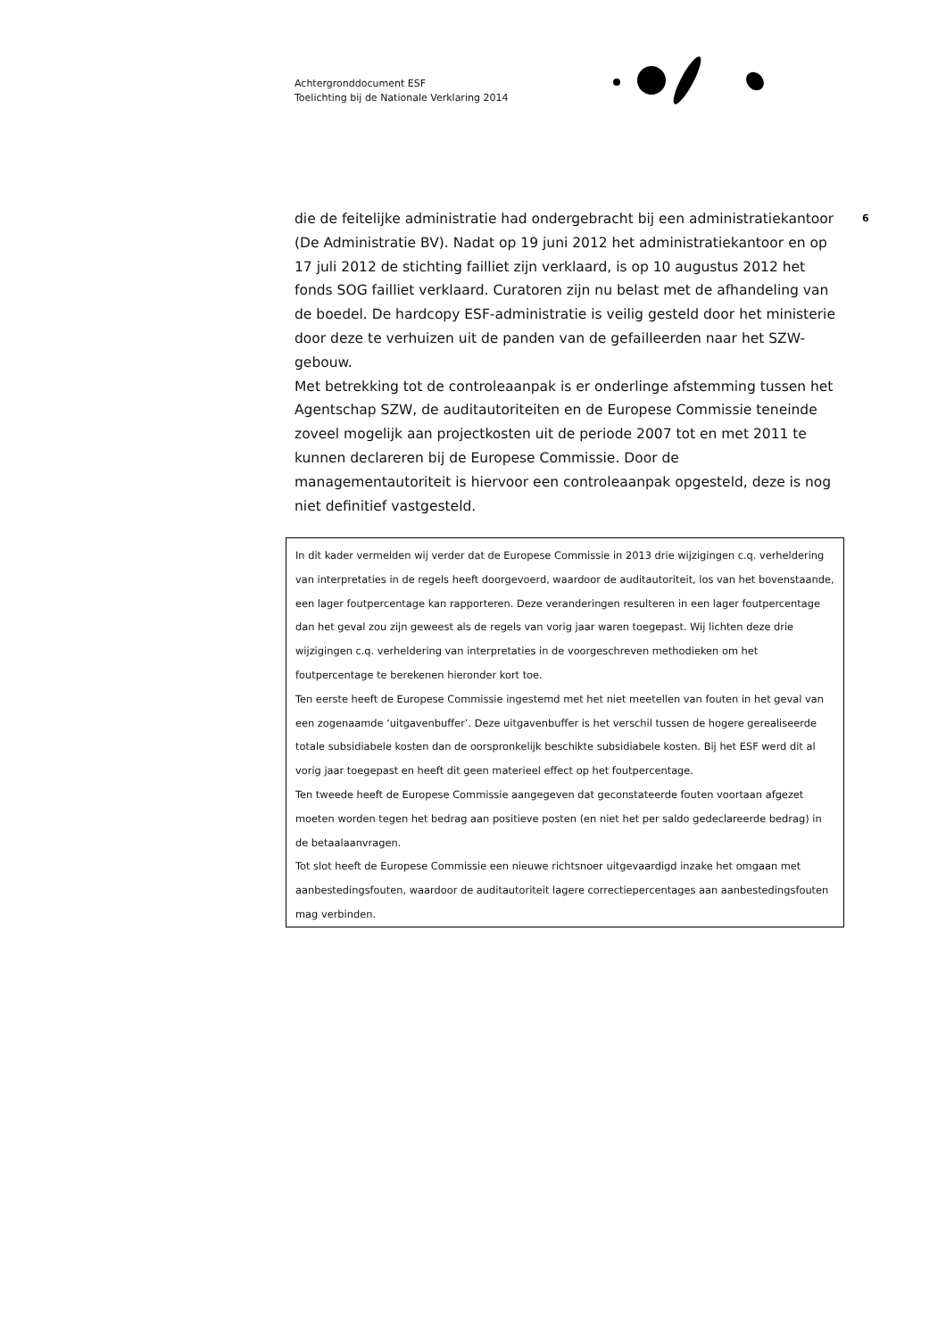Achtergronddocument ESF
Toelichting bij de Nationale Verklaring 2014
6
die de feitelijke administratie had ondergebracht bij een administratiekantoor (De Administratie BV). Nadat op 19 juni 2012 het administratiekantoor en op 17 juli 2012 de stichting failliet zijn verklaard, is op 10 augustus 2012 het fonds SOG failliet verklaard. Curatoren zijn nu belast met de afhandeling van de boedel. De hardcopy ESF-administratie is veilig gesteld door het ministerie door deze te verhuizen uit de panden van de gefailleerden naar het SZW-gebouw.
Met betrekking tot de controleaanpak is er onderlinge afstemming tussen het Agentschap SZW, de auditautoriteiten en de Europese Commissie teneinde zoveel mogelijk aan projectkosten uit de periode 2007 tot en met 2011 te kunnen declareren bij de Europese Commissie. Door de managementautoriteit is hiervoor een controleaanpak opgesteld, deze is nog niet definitief vastgesteld.
In dit kader vermelden wij verder dat de Europese Commissie in 2013 drie wijzigingen c.q. verheldering van interpretaties in de regels heeft doorgevoerd, waardoor de auditautoriteit, los van het bovenstaande, een lager foutpercentage kan rapporteren. Deze veranderingen resulteren in een lager foutpercentage dan het geval zou zijn geweest als de regels van vorig jaar waren toegepast. Wij lichten deze drie wijzigingen c.q. verheldering van interpretaties in de voorgeschreven methodieken om het foutpercentage te berekenen hieronder kort toe.
Ten eerste heeft de Europese Commissie ingestemd met het niet meetellen van fouten in het geval van een zogenaamde ‘uitgavenbuffer’. Deze uitgavenbuffer is het verschil tussen de hogere gerealiseerde totale subsidiabele kosten dan de oorspronkelijk beschikte subsidiabele kosten. Bij het ESF werd dit al vorig jaar toegepast en heeft dit geen materieel effect op het foutpercentage.
Ten tweede heeft de Europese Commissie aangegeven dat geconstateerde fouten voortaan afgezet moeten worden tegen het bedrag aan positieve posten (en niet het per saldo gedeclareerde bedrag) in de betaalaanvragen.
Tot slot heeft de Europese Commissie een nieuwe richtsnoer uitgevaardigd inzake het omgaan met aanbestedingsfouten, waardoor de auditautoriteit lagere correctiepercentages aan aanbestedingsfouten mag verbinden.